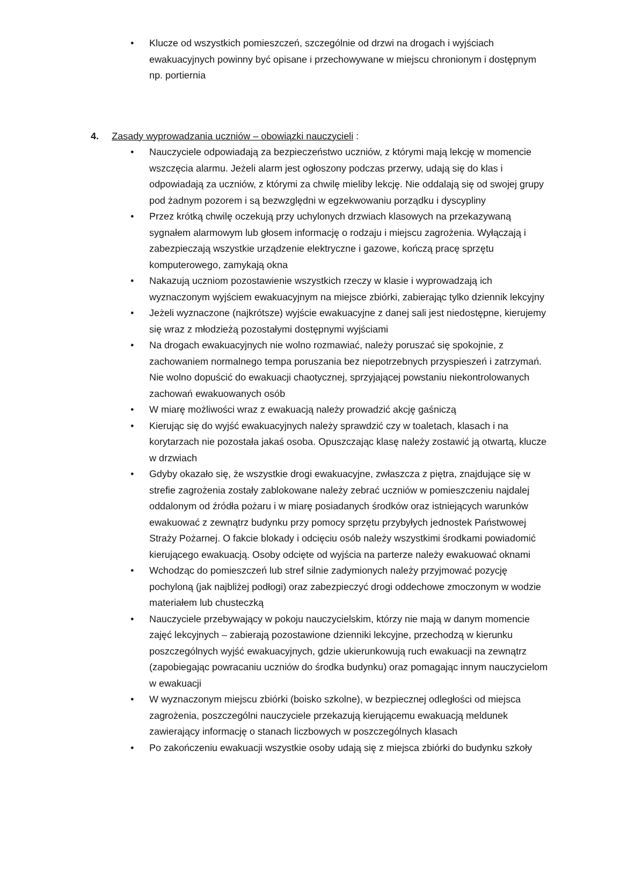• Klucze od wszystkich pomieszczeń, szczególnie od drzwi na drogach i wyjściach ewakuacyjnych powinny być opisane i przechowywane w miejscu chronionym i dostępnym np. portiernia
4. Zasady wyprowadzania uczniów – obowiązki nauczycieli :
• Nauczyciele odpowiadają za bezpieczeństwo uczniów, z którymi mają lekcję w momencie wszczęcia alarmu. Jeżeli alarm jest ogłoszony podczas przerwy, udają się do klas i odpowiadają za uczniów, z którymi za chwilę mieliby lekcję. Nie oddalają się od swojej grupy pod żadnym pozorem i są bezwzględni w egzekwowaniu porządku i dyscypliny
• Przez krótką chwilę oczekują przy uchylonych drzwiach klasowych na przekazywaną sygnałem alarmowym lub głosem informację o rodzaju i miejscu zagrożenia. Wyłączają i zabezpieczają wszystkie urządzenie elektryczne i gazowe, kończą pracę sprzętu komputerowego, zamykają okna
• Nakazują uczniom pozostawienie wszystkich rzeczy w klasie i wyprowadzają ich wyznaczonym wyjściem ewakuacyjnym na miejsce zbiórki, zabierając tylko dziennik lekcyjny
• Jeżeli wyznaczone (najkrótsze) wyjście ewakuacyjne z danej sali jest niedostępne, kierujemy się wraz z młodzieżą pozostałymi dostępnymi wyjściami
• Na drogach ewakuacyjnych nie wolno rozmawiać, należy poruszać się spokojnie, z zachowaniem normalnego tempa poruszania bez niepotrzebnych przyspieszeń i zatrzymań. Nie wolno dopuścić do ewakuacji chaotycznej, sprzyjającej powstaniu niekontrolowanych zachowań ewakuowanych osób
• W miarę możliwości wraz z ewakuacją należy prowadzić akcję gaśniczą
• Kierując się do wyjść ewakuacyjnych należy sprawdzić czy w toaletach, klasach i na korytarzach nie pozostała jakaś osoba. Opuszczając klasę należy zostawić ją otwartą, klucze w drzwiach
• Gdyby okazało się, że wszystkie drogi ewakuacyjne, zwłaszcza z piętra, znajdujące się w strefie zagrożenia zostały zablokowane należy zebrać uczniów w pomieszczeniu najdalej oddalonym od źródła pożaru i w miarę posiadanych środków oraz istniejących warunków ewakuować z zewnątrz budynku przy pomocy sprzętu przybyłych jednostek Państwowej Straży Pożarnej. O fakcie blokady i odcięciu osób należy wszystkimi środkami powiadomić kierującego ewakuacją. Osoby odcięte od wyjścia na parterze należy ewakuować oknami
• Wchodząc do pomieszczeń lub stref silnie zadymionych należy przyjmować pozycję pochyloną (jak najbliżej podłogi) oraz zabezpieczyć drogi oddechowe zmoczonym w wodzie materiałem lub chusteczką
• Nauczyciele przebywający w pokoju nauczycielskim, którzy nie mają w danym momencie zajęć lekcyjnych – zabierają pozostawione dzienniki lekcyjne, przechodzą w kierunku poszczególnych wyjść ewakuacyjnych, gdzie ukierunkowują ruch ewakuacji na zewnątrz (zapobiegając powracaniu uczniów do środka budynku) oraz pomagając innym nauczycielom w ewakuacji
• W wyznaczonym miejscu zbiórki (boisko szkolne), w bezpiecznej odległości od miejsca zagrożenia, poszczególni nauczyciele przekazują kierującemu ewakuacją meldunek zawierający informację o stanach liczbowych w poszczególnych klasach
• Po zakończeniu ewakuacji wszystkie osoby udają się z miejsca zbiórki do budynku szkoły